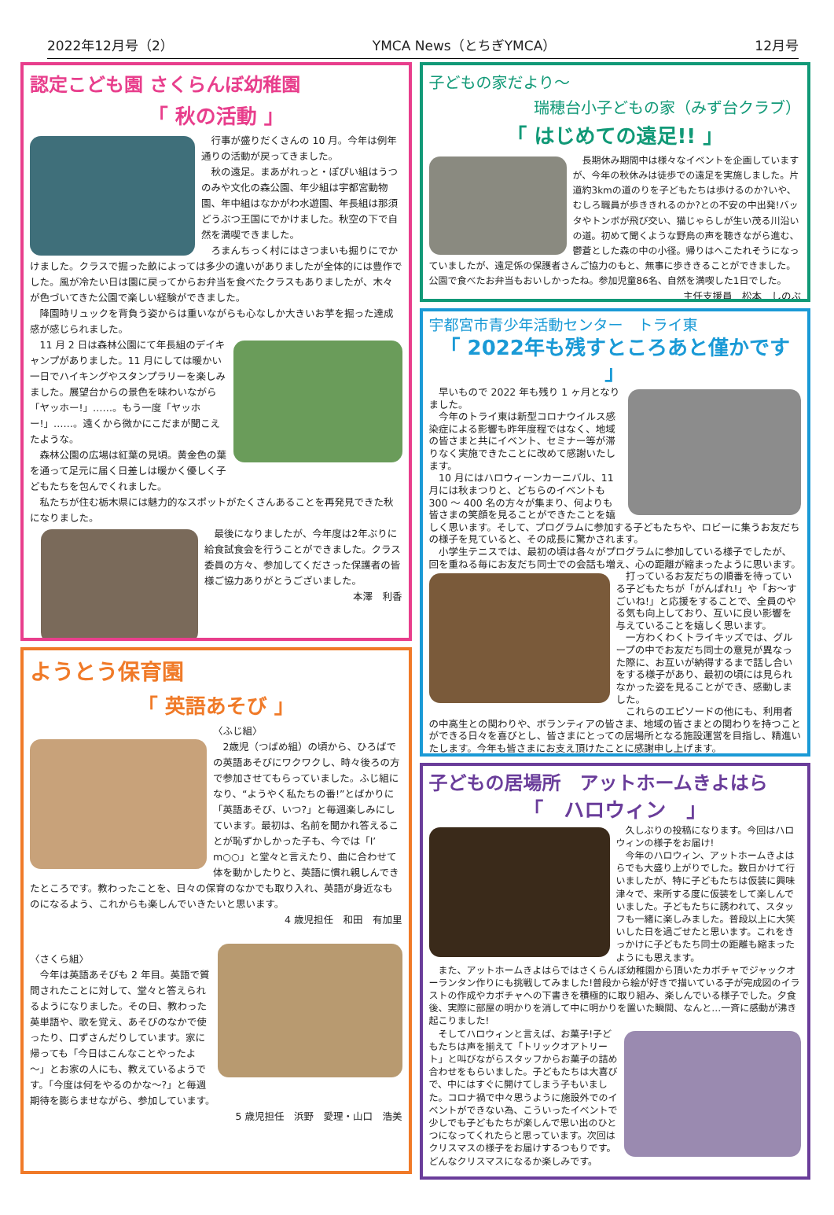2022年12月号（2） YMCA News（とちぎYMCA） 12月号
認定こども園 さくらんぼ幼稚園
「 秋の活動 」
行事が盛りだくさんの 10 月。今年は例年通りの活動が戻ってきました。
秋の遠足。まあがれっと・ぽぴい組はうつのみや文化の森公園、年少組は宇都宮動物園、年中組はなかがわ水遊園、年長組は那須どうぶつ王国にでかけました。秋空の下で自然を満喫できました。
ろまんちっく村にはさつまいも掘りにでかけました。クラスで掘った畝によっては多少の違いがありましたが全体的には豊作でした。風が冷たい日は園に戻ってからお弁当を食べたクラスもありましたが、木々が色づいてきた公園で楽しい経験ができました。
降園時リュックを背負う姿からは重いながらも心なしか大きいお芋を掘った達成感が感じられました。
11 月 2 日は森林公園にて年長組のデイキャンプがありました。11 月にしては暖かい一日でハイキングやスタンプラリーを楽しみました。展望台からの景色を味わいながら「ヤッホー!」……。もう一度「ヤッホー!」……。遠くから微かにこだまが聞こえたような。
森林公園の広場は紅葉の見頃。黄金色の葉を通って足元に届く日差しは暖かく優しく子どもたちを包んでくれました。
私たちが住む栃木県には魅力的なスポットがたくさんあることを再発見できた秋になりました。
最後になりましたが、今年度は2年ぶりに給食試食会を行うことができました。クラス委員の方々、参加してくださった保護者の皆様ご協力ありがとうございました。
本澤　利香
ようとう保育園
「 英語あそび 」
〈ふじ組〉
2歳児（つばめ組）の頃から、ひろばでの英語あそびにワクワクし、時々後ろの方で参加させてもらっていました。ふじ組になり、“ようやく私たちの番!”とばかりに「英語あそび、いつ?」と毎週楽しみにしています。最初は、名前を聞かれ答えることが恥ずかしかった子も、今では「I’ m○○」と堂々と言えたり、曲に合わせて体を動かしたりと、英語に慣れ親しんできたところです。教わったことを、日々の保育のなかでも取り入れ、英語が身近なものになるよう、これからも楽しんでいきたいと思います。
4 歳児担任　和田　有加里
〈さくら組〉
今年は英語あそびも 2 年目。英語で質問されたことに対して、堂々と答えられるようになりました。その日、教わった英単語や、歌を覚え、あそびのなかで使ったり、口ずさんだりしています。家に帰っても「今日はこんなことやったよ～」とお家の人にも、教えているようです。「今度は何をやるのかな～?」と毎週期待を膨らませながら、参加しています。
5 歳児担任　浜野　愛理・山口　浩美
子どもの家だより～
瑞穂台小子どもの家（みず台クラブ）
「 はじめての遠足!! 」
長期休み期間中は様々なイベントを企画しています が、今年の秋休みは徒歩での遠足を実施しました。片道約3kmの道のりを子どもたちは歩けるのか?いや、むしろ職員が歩ききれるのか?との不安の中出発!バッタやトンボが飛び交い、猫じゃらしが生い茂る川沿いの道。初めて聞くような野鳥の声を聴きながら進む、鬱蒼とした森の中の小径。帰りはへこたれそうになっていましたが、遠足係の保護者さんご協力のもと、無事に歩ききることができました。公園で食べたお弁当もおいしかったね。参加児童86名、自然を満喫した1日でした。
主任支援員　松本　しのぶ
宇都宮市青少年活動センター　トライ東
「 2022年も残すところあと僅かです 」
早いもので 2022 年も残り 1 ヶ月となりました。
今年のトライ東は新型コロナウイルス感染症による影響も昨年度程ではなく、地域の皆さまと共にイベント、セミナー等が滞りなく実施できたことに改めて感謝いたします。
10 月にはハロウィーンカーニバル、11 月には秋まつりと、どちらのイベントも 300 ～ 400 名の方々が集まり、何よりも皆さまの笑顔を見ることができたことを嬉しく思います。そして、プログラムに参加する子どもたちや、ロビーに集うお友だちの様子を見ていると、その成長に驚かされます。
小学生テニスでは、最初の頃は各々がプログラムに参加している様子でしたが、回を重ねる毎にお友だち同士での会話も増え、心の距離が縮まったように思います。
打っているお友だちの順番を待っている子どもたちが「がんばれ!」や「お～すごいね!」と応援をすることで、全員のやる気も向上しており、互いに良い影響を与えていることを嬉しく思います。
一方わくわくトライキッズでは、グループの中でお友だち同士の意見が異なった際に、お互いが納得するまで話し合いをする様子があり、最初の頃には見られなかった姿を見ることができ、感動しました。
これらのエピソードの他にも、利用者の中高生との関わりや、ボランティアの皆さま、地域の皆さまとの関わりを持つことができる日々を喜びとし、皆さまにとっての居場所となる施設運営を目指し、精進いたします。今年も皆さまにお支え頂けたことに感謝申し上げます。
子どもの居場所　アットホームきよはら
「　ハロウィン　」
久しぶりの投稿になります。今回はハロウィンの様子をお届け!
今年のハロウィン、アットホームきよはらでも大盛り上がりでした。数日かけて行いましたが、特に子どもたちは仮装に興味津々で、来所する度に仮装をして楽しんでいました。子どもたちに誘われて、スタッフも一緒に楽しみました。普段以上に大笑いした日を過ごせたと思います。これをきっかけに子どもたち同士の距離も縮まったようにも思えます。
また、アットホームきよはらではさくらんぼ幼稚園から頂いたカボチャでジャックオーランタン作りにも挑戦してみました!普段から絵が好きで描いている子が完成図のイラストの作成やカボチャへの下書きを積極的に取り組み、楽しんでいる様子でした。夕食後、実際に部屋の明かりを消して中に明かりを置いた瞬間、なんと…一斉に感動が沸き起こりました!
そしてハロウィンと言えば、お菓子!子どもたちは声を揃えて「トリックオアトリート」と叫びながらスタッフからお菓子の詰め合わせをもらいました。子どもたちは大喜びで、中にはすぐに開けてしまう子もいました。コロナ禍で中々思うように施設外でのイベントができない為、こういったイベントで少しでも子どもたちが楽しんで思い出のひとつになってくれたらと思っています。次回はクリスマスの様子をお届けするつもりです。どんなクリスマスになるか楽しみです。